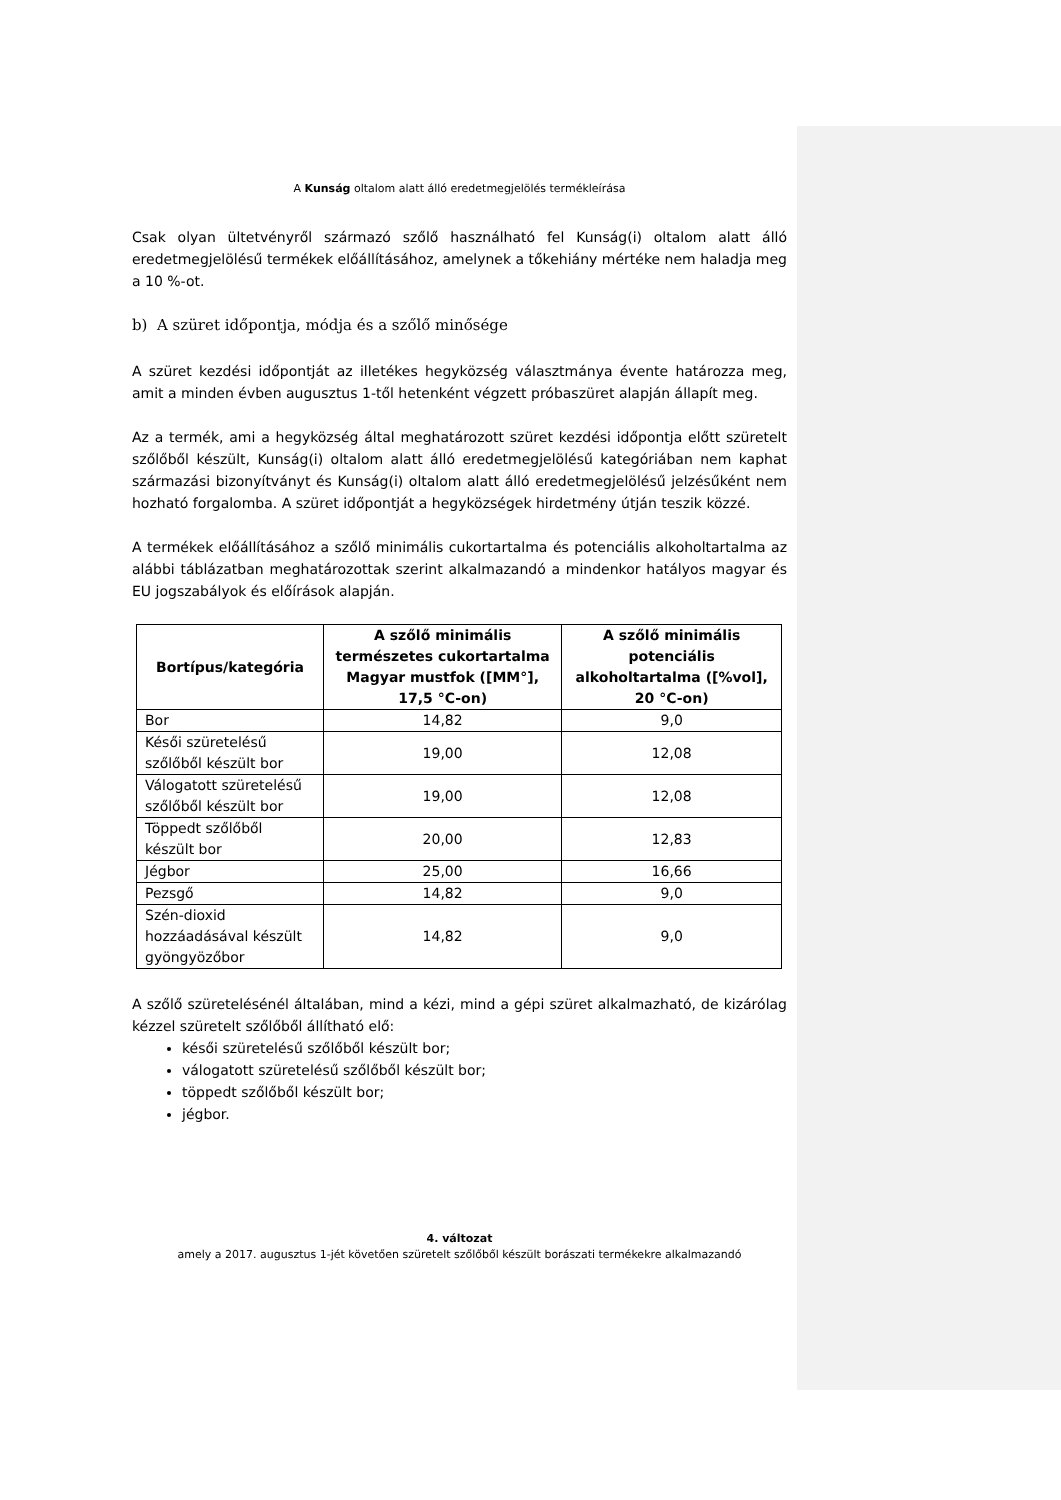A Kunság oltalom alatt álló eredetmegjelölés termékleírása
Csak olyan ültetvényről származó szőlő használható fel Kunság(i) oltalom alatt álló eredetmegjelölésű termékek előállításához, amelynek a tőkehiány mértéke nem haladja meg a 10 %-ot.
b) A szüret időpontja, módja és a szőlő minősége
A szüret kezdési időpontját az illetékes hegyközség választmánya évente határozza meg, amit a minden évben augusztus 1-től hetenként végzett próbaszüret alapján állapít meg.
Az a termék, ami a hegyközség által meghatározott szüret kezdési időpontja előtt szüretelt szőlőből készült, Kunság(i) oltalom alatt álló eredetmegjelölésű kategóriában nem kaphat származási bizonyítványt és Kunság(i) oltalom alatt álló eredetmegjelölésű jelzésűként nem hozható forgalomba. A szüret időpontját a hegyközségek hirdetmény útján teszik közzé.
A termékek előállításához a szőlő minimális cukortartalma és potenciális alkoholtartalma az alábbi táblázatban meghatározottak szerint alkalmazandó a mindenkor hatályos magyar és EU jogszabályok és előírások alapján.
| Bortípus/kategória | A szőlő minimális természetes cukortartalma Magyar mustfok ([MM°], 17,5 °C-on) | A szőlő minimális potenciális alkoholtartalma ([%vol], 20 °C-on) |
| --- | --- | --- |
| Bor | 14,82 | 9,0 |
| Késői szüretelésű szőlőből készült bor | 19,00 | 12,08 |
| Válogatott szüretelésű szőlőből készült bor | 19,00 | 12,08 |
| Töppedt szőlőből készült bor | 20,00 | 12,83 |
| Jégbor | 25,00 | 16,66 |
| Pezsgő | 14,82 | 9,0 |
| Szén-dioxid hozzáadásával készült gyöngyözőbor | 14,82 | 9,0 |
A szőlő szüretelésénél általában, mind a kézi, mind a gépi szüret alkalmazható, de kizárólag kézzel szüretelt szőlőből állítható elő:
késői szüretelésű szőlőből készült bor;
válogatott szüretelésű szőlőből készült bor;
töppedt szőlőből készült bor;
jégbor.
4. változat
amely a 2017. augusztus 1-jét követően szüretelt szőlőből készült borászati termékekre alkalmazandó